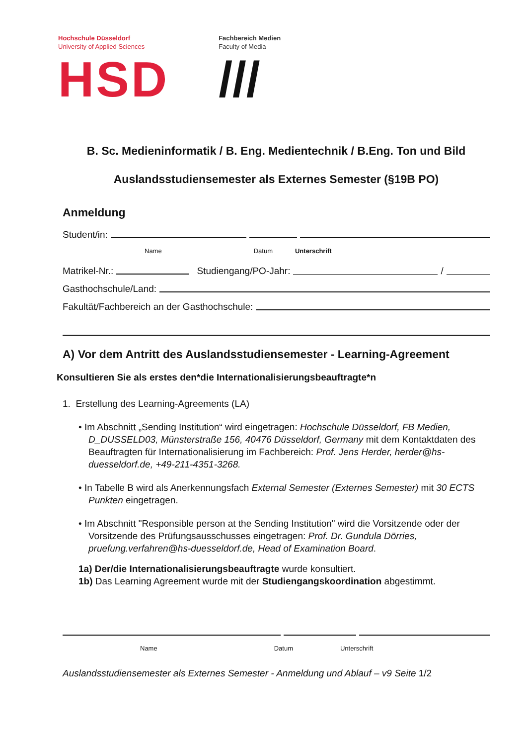Hochschule Düsseldorf
University of Applied Sciences
HSD
Fachbereich Medien
Faculty of Media
///
B. Sc. Medieninformatik / B. Eng. Medientechnik / B.Eng. Ton und Bild
Auslandsstudiensemester als Externes Semester (§19B PO)
Anmeldung
Student/in:
Name Datum Unterschrift
Matrikel-Nr.: Studiengang/PO-Jahr: /
Gasthochschule/Land:
Fakultät/Fachbereich an der Gasthochschule:
A) Vor dem Antritt des Auslandsstudiensemester - Learning-Agreement
Konsultieren Sie als erstes den*die Internationalisierungsbeauftragte*n
1. Erstellung des Learning-Agreements (LA)
• Im Abschnitt „Sending Institution“ wird eingetragen: Hochschule Düsseldorf, FB Medien, D_DUSSELD03, Münsterstraße 156, 40476 Düsseldorf, Germany mit dem Kontaktdaten des Beauftragten für Internationalisierung im Fachbereich: Prof. Jens Herder, herder@hs-duesseldorf.de, +49-211-4351-3268.
• In Tabelle B wird als Anerkennungsfach External Semester (Externes Semester) mit 30 ECTS Punkten eingetragen.
• Im Abschnitt "Responsible person at the Sending Institution" wird die Vorsitzende oder der Vorsitzende des Prüfungsausschusses eingetragen: Prof. Dr. Gundula Dörries, pruefung.verfahren@hs-duesseldorf.de, Head of Examination Board.
1a) Der/die Internationalisierungsbeauftragte wurde konsultiert.
1b) Das Learning Agreement wurde mit der Studiengangskoordination abgestimmt.
Name Datum Unterschrift
Auslandsstudiensemester als Externes Semester - Anmeldung und Ablauf – v9 Seite 1/2